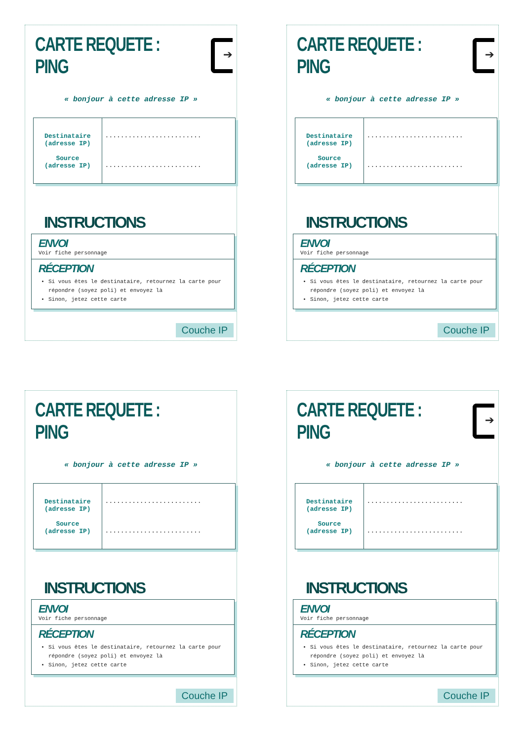CARTE REQUETE : PING
➔
« bonjour à cette adresse IP »
| Destinataire (adresse IP) Source (adresse IP) | ......................... ......................... |
INSTRUCTIONS
ENVOI
Voir fiche personnage
RÉCEPTION
Si vous êtes le destinataire, retournez la carte pour répondre (soyez poli) et envoyez là
Sinon, jetez cette carte
Couche IP
CARTE REQUETE : PING
➔
« bonjour à cette adresse IP »
| Destinataire (adresse IP) Source (adresse IP) | ......................... ......................... |
INSTRUCTIONS
ENVOI
Voir fiche personnage
RÉCEPTION
Si vous êtes le destinataire, retournez la carte pour répondre (soyez poli) et envoyez là
Sinon, jetez cette carte
Couche IP
CARTE REQUETE : PING
« bonjour à cette adresse IP »
| Destinataire (adresse IP) Source (adresse IP) | ......................... ......................... |
INSTRUCTIONS
ENVOI
Voir fiche personnage
RÉCEPTION
Si vous êtes le destinataire, retournez la carte pour répondre (soyez poli) et envoyez là
Sinon, jetez cette carte
Couche IP
CARTE REQUETE : PING
➔
« bonjour à cette adresse IP »
| Destinataire (adresse IP) Source (adresse IP) | ......................... ......................... |
INSTRUCTIONS
ENVOI
Voir fiche personnage
RÉCEPTION
Si vous êtes le destinataire, retournez la carte pour répondre (soyez poli) et envoyez là
Sinon, jetez cette carte
Couche IP